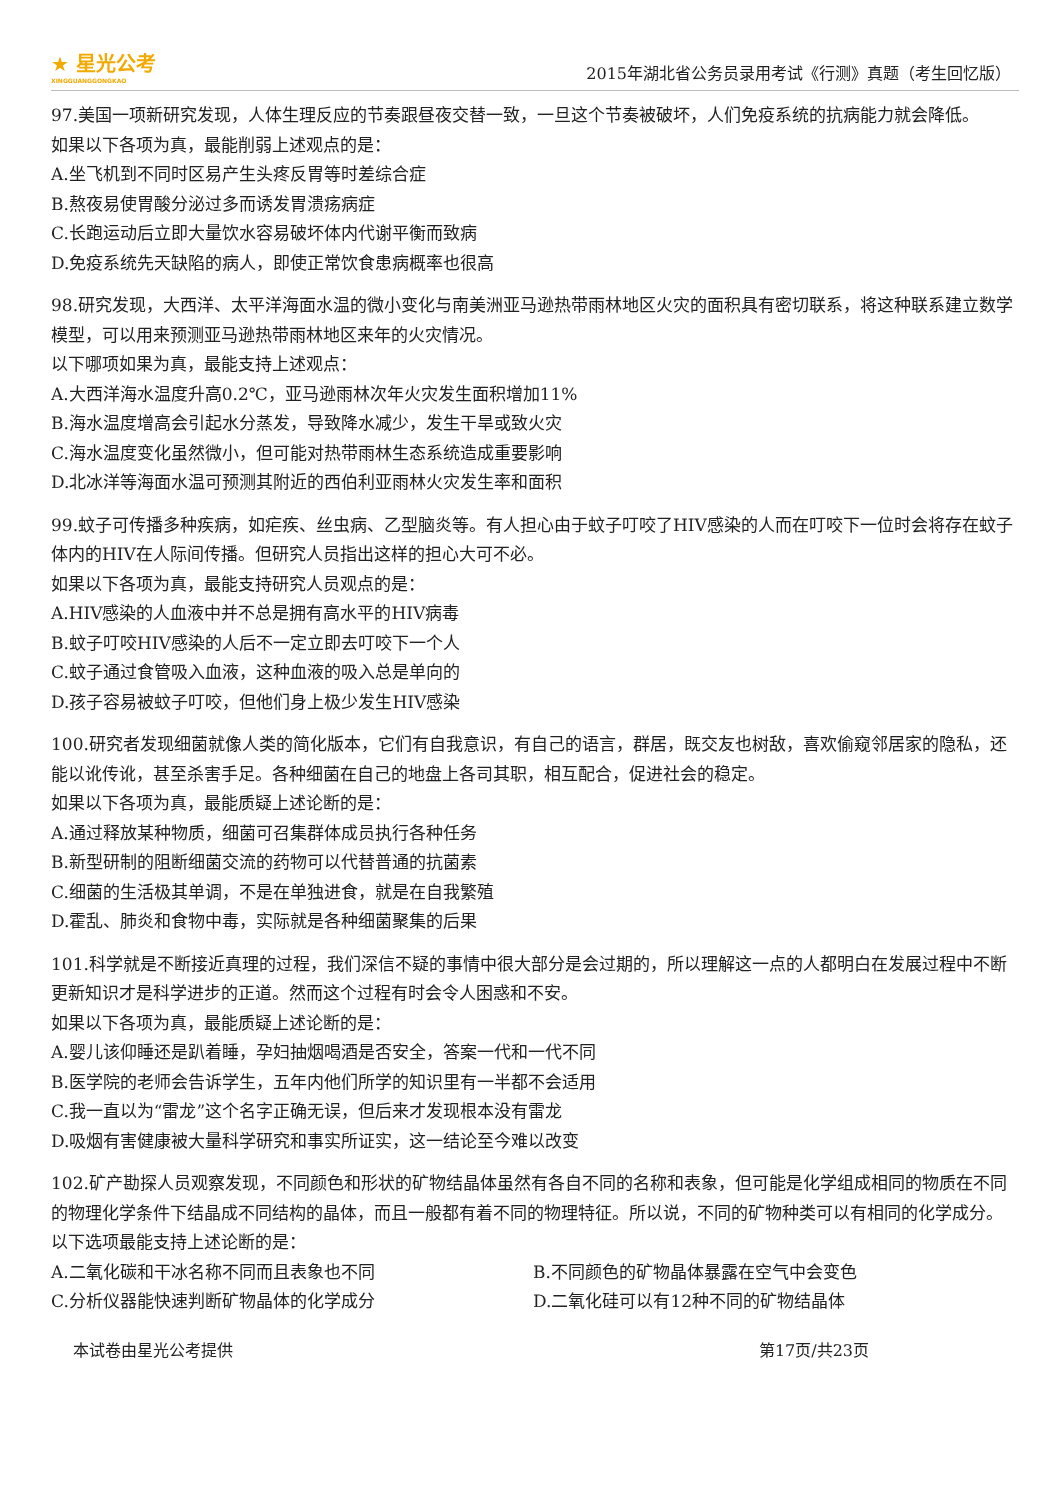★ 星光公考
XINGGUANGGONGKAO
2015年湖北省公务员录用考试《行测》真题（考生回忆版）
97.美国一项新研究发现，人体生理反应的节奏跟昼夜交替一致，一旦这个节奏被破坏，人们免疫系统的抗病能力就会降低。
如果以下各项为真，最能削弱上述观点的是：
A.坐飞机到不同时区易产生头疼反胃等时差综合症
B.熬夜易使胃酸分泌过多而诱发胃溃疡病症
C.长跑运动后立即大量饮水容易破坏体内代谢平衡而致病
D.免疫系统先天缺陷的病人，即使正常饮食患病概率也很高
98.研究发现，大西洋、太平洋海面水温的微小变化与南美洲亚马逊热带雨林地区火灾的面积具有密切联系，将这种联系建立数学模型，可以用来预测亚马逊热带雨林地区来年的火灾情况。
以下哪项如果为真，最能支持上述观点：
A.大西洋海水温度升高0.2℃，亚马逊雨林次年火灾发生面积增加11%
B.海水温度增高会引起水分蒸发，导致降水减少，发生干旱或致火灾
C.海水温度变化虽然微小，但可能对热带雨林生态系统造成重要影响
D.北冰洋等海面水温可预测其附近的西伯利亚雨林火灾发生率和面积
99.蚊子可传播多种疾病，如疟疾、丝虫病、乙型脑炎等。有人担心由于蚊子叮咬了HIV感染的人而在叮咬下一位时会将存在蚊子体内的HIV在人际间传播。但研究人员指出这样的担心大可不必。
如果以下各项为真，最能支持研究人员观点的是：
A.HIV感染的人血液中并不总是拥有高水平的HIV病毒
B.蚊子叮咬HIV感染的人后不一定立即去叮咬下一个人
C.蚊子通过食管吸入血液，这种血液的吸入总是单向的
D.孩子容易被蚊子叮咬，但他们身上极少发生HIV感染
100.研究者发现细菌就像人类的简化版本，它们有自我意识，有自己的语言，群居，既交友也树敌，喜欢偷窥邻居家的隐私，还能以讹传讹，甚至杀害手足。各种细菌在自己的地盘上各司其职，相互配合，促进社会的稳定。
如果以下各项为真，最能质疑上述论断的是：
A.通过释放某种物质，细菌可召集群体成员执行各种任务
B.新型研制的阻断细菌交流的药物可以代替普通的抗菌素
C.细菌的生活极其单调，不是在单独进食，就是在自我繁殖
D.霍乱、肺炎和食物中毒，实际就是各种细菌聚集的后果
101.科学就是不断接近真理的过程，我们深信不疑的事情中很大部分是会过期的，所以理解这一点的人都明白在发展过程中不断更新知识才是科学进步的正道。然而这个过程有时会令人困惑和不安。
如果以下各项为真，最能质疑上述论断的是：
A.婴儿该仰睡还是趴着睡，孕妇抽烟喝酒是否安全，答案一代和一代不同
B.医学院的老师会告诉学生，五年内他们所学的知识里有一半都不会适用
C.我一直以为“雷龙”这个名字正确无误，但后来才发现根本没有雷龙
D.吸烟有害健康被大量科学研究和事实所证实，这一结论至今难以改变
102.矿产勘探人员观察发现，不同颜色和形状的矿物结晶体虽然有各自不同的名称和表象，但可能是化学组成相同的物质在不同的物理化学条件下结晶成不同结构的晶体，而且一般都有着不同的物理特征。所以说，不同的矿物种类可以有相同的化学成分。
以下选项最能支持上述论断的是：
A.二氧化碳和干冰名称不同而且表象也不同 B.不同颜色的矿物晶体暴露在空气中会变色
C.分析仪器能快速判断矿物晶体的化学成分 D.二氧化硅可以有12种不同的矿物结晶体
本试卷由星光公考提供 第17页/共23页